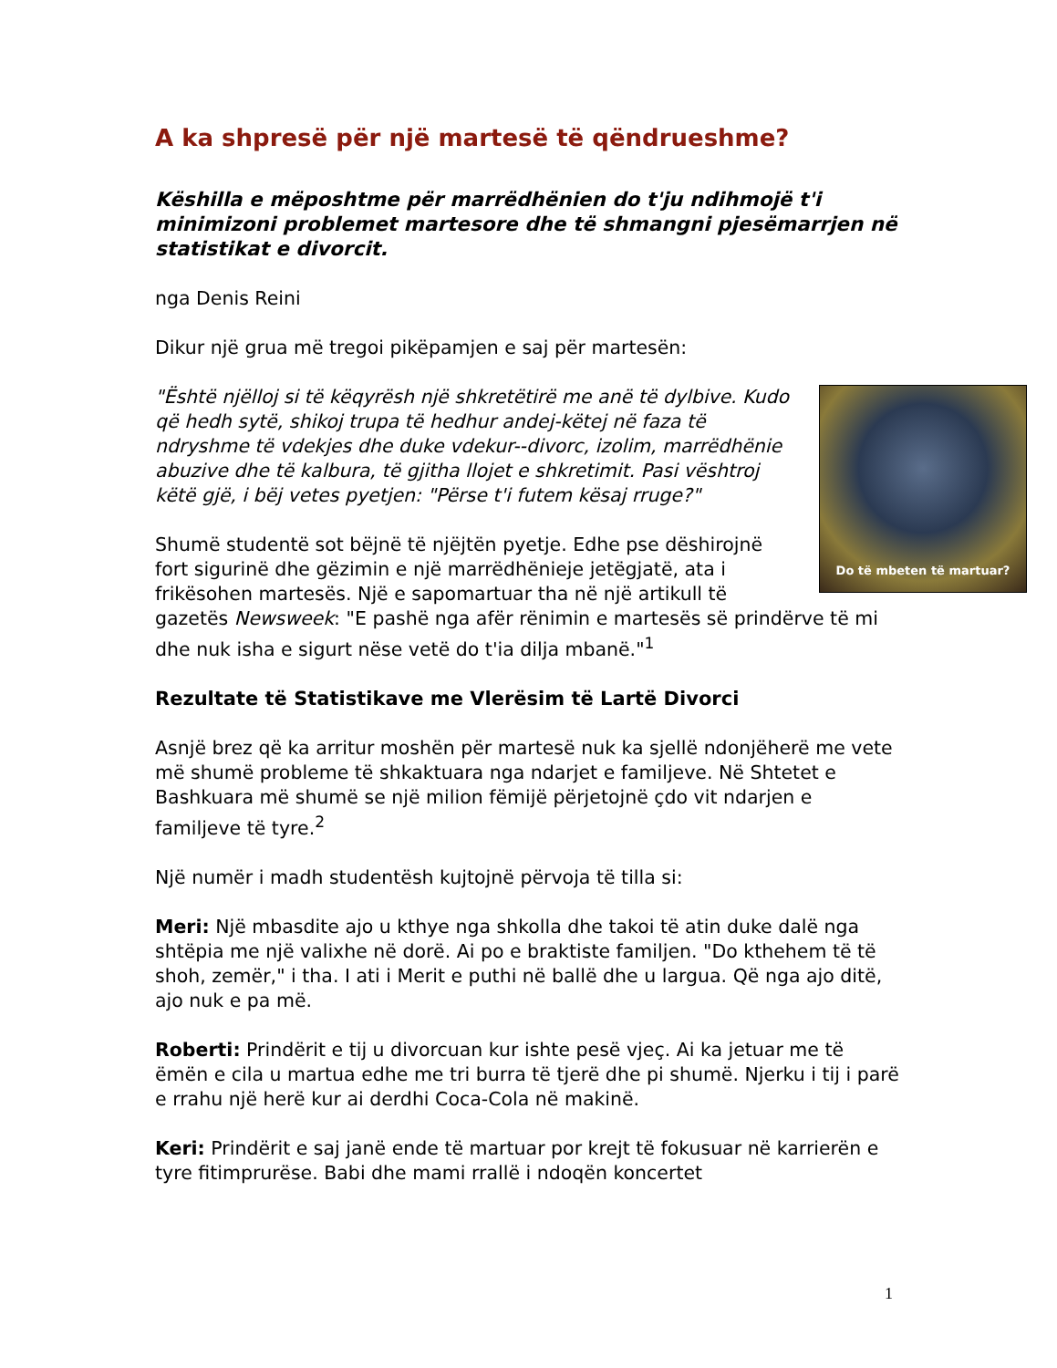A ka shpresë për një martesë të qëndrueshme?
Këshilla e mëposhtme për marrëdhënien do t'ju ndihmojë t'i minimizoni problemet martesore dhe të shmangni pjesëmarrjen në statistikat e divorcit.
nga Denis Reini
Dikur një grua më tregoi pikëpamjen e saj për martesën:
Do të mbeten të martuar?
"Është njëlloj si të këqyrësh një shkretëtirë me anë të dylbive. Kudo që hedh sytë, shikoj trupa të hedhur andej-këtej në faza të ndryshme të vdekjes dhe duke vdekur--divorc, izolim, marrëdhënie abuzive dhe të kalbura, të gjitha llojet e shkretimit. Pasi vështroj këtë gjë, i bëj vetes pyetjen: "Përse t'i futem kësaj rruge?"
Shumë studentë sot bëjnë të njëjtën pyetje. Edhe pse dëshirojnë fort sigurinë dhe gëzimin e një marrëdhënieje jetëgjatë, ata i frikësohen martesës. Një e sapomartuar tha në një artikull të gazetës Newsweek: "E pashë nga afër rënimin e martesës së prindërve të mi dhe nuk isha e sigurt nëse vetë do t'ia dilja mbanë."<sup>1</sup>
Rezultate të Statistikave me Vlerësim të Lartë Divorci
Asnjë brez që ka arritur moshën për martesë nuk ka sjellë ndonjëherë me vete më shumë probleme të shkaktuara nga ndarjet e familjeve. Në Shtetet e Bashkuara më shumë se një milion fëmijë përjetojnë çdo vit ndarjen e familjeve të tyre.<sup>2</sup>
Një numër i madh studentësh kujtojnë përvoja të tilla si:
Meri: Një mbasdite ajo u kthye nga shkolla dhe takoi të atin duke dalë nga shtëpia me një valixhe në dorë. Ai po e braktiste familjen. "Do kthehem të të shoh, zemër," i tha. I ati i Merit e puthi në ballë dhe u largua. Që nga ajo ditë, ajo nuk e pa më.
Roberti: Prindërit e tij u divorcuan kur ishte pesë vjeç. Ai ka jetuar me të ëmën e cila u martua edhe me tri burra të tjerë dhe pi shumë. Njerku i tij i parë e rrahu një herë kur ai derdhi Coca-Cola në makinë.
Keri: Prindërit e saj janë ende të martuar por krejt të fokusuar në karrierën e tyre fitimprurëse. Babi dhe mami rrallë i ndoqën koncertet
1